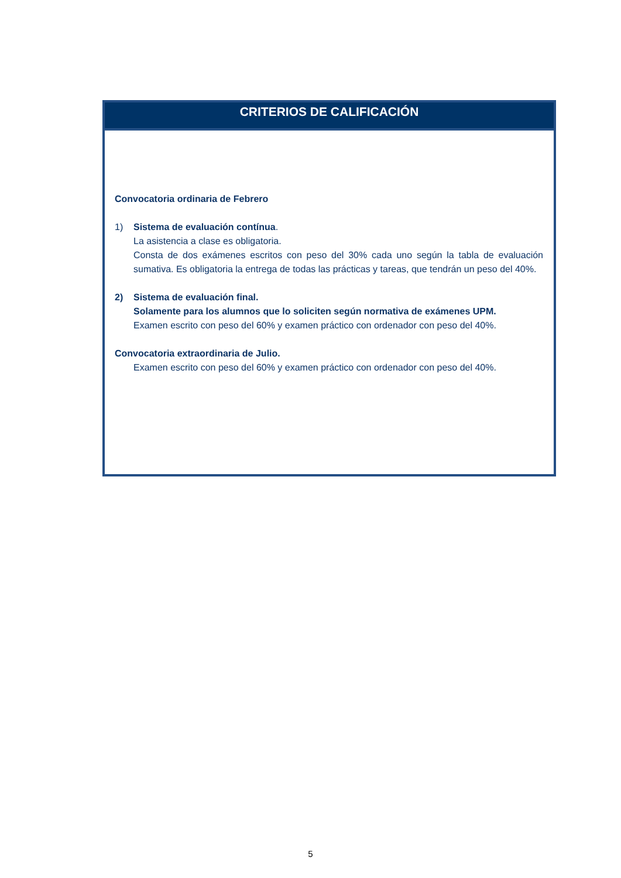CRITERIOS DE CALIFICACIÓN
Convocatoria ordinaria de Febrero
1) Sistema de evaluación contínua.
La asistencia a clase es obligatoria.
Consta de dos exámenes escritos con peso del 30% cada uno según la tabla de evaluación sumativa. Es obligatoria la entrega de todas las prácticas y tareas, que tendrán un peso del 40%.
2) Sistema de evaluación final.
Solamente para los alumnos que lo soliciten según normativa de exámenes UPM.
Examen escrito con peso del 60% y examen práctico con ordenador con peso del 40%.
Convocatoria extraordinaria de Julio.
Examen escrito con peso del 60% y examen práctico con ordenador con peso del 40%.
5